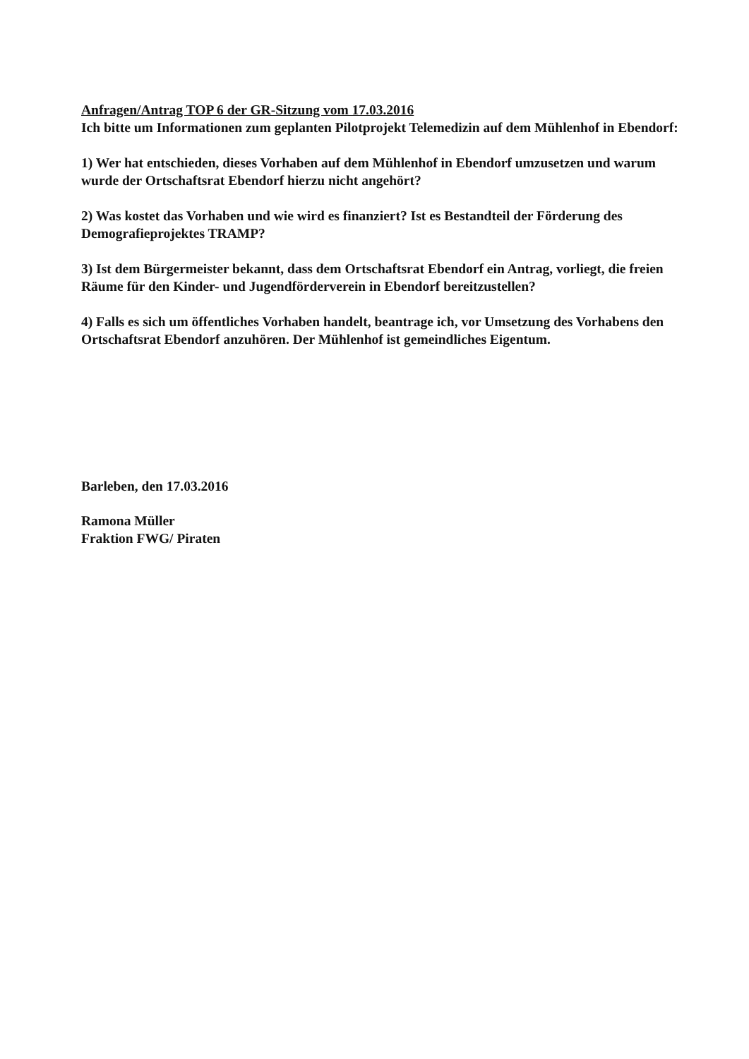Anfragen/Antrag TOP 6 der GR-Sitzung vom 17.03.2016
Ich bitte um Informationen zum geplanten Pilotprojekt Telemedizin auf dem Mühlenhof in Ebendorf:
1) Wer hat entschieden, dieses Vorhaben auf dem Mühlenhof in Ebendorf umzusetzen und warum wurde der Ortschaftsrat Ebendorf hierzu nicht angehört?
2) Was kostet das Vorhaben und wie wird es finanziert? Ist es Bestandteil der Förderung des Demografieprojektes TRAMP?
3) Ist dem Bürgermeister bekannt, dass dem Ortschaftsrat Ebendorf ein Antrag, vorliegt, die freien Räume für den Kinder- und Jugendförderverein in Ebendorf bereitzustellen?
4) Falls es sich um öffentliches Vorhaben handelt, beantrage ich, vor Umsetzung des Vorhabens den Ortschaftsrat Ebendorf anzuhören. Der Mühlenhof ist gemeindliches Eigentum.
Barleben, den 17.03.2016
Ramona Müller
Fraktion FWG/ Piraten